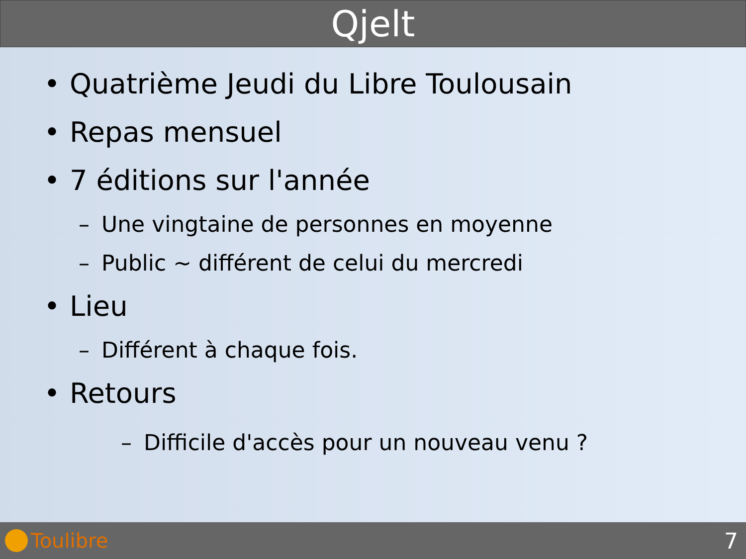Qjelt
• Quatrième Jeudi du Libre Toulousain
• Repas mensuel
• 7 éditions sur l'année
– Une vingtaine de personnes en moyenne
– Public ~ différent de celui du mercredi
• Lieu
– Différent à chaque fois.
• Retours
– Difficile d'accès pour un nouveau venu ?
Toulibre 7